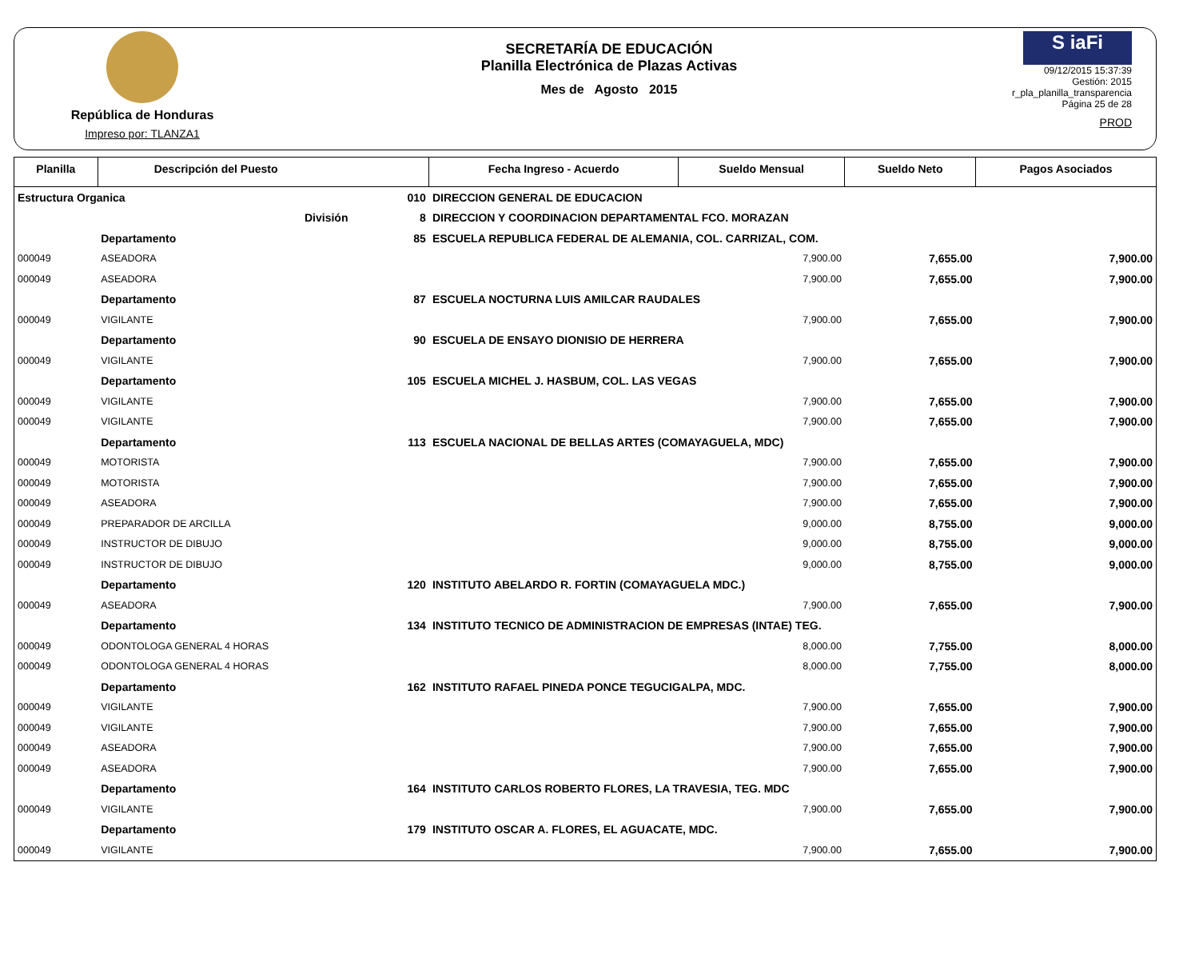República de Honduras
Impreso por: TLANZA1
SECRETARÍA DE EDUCACIÓN
Planilla Electrónica de Plazas Activas
Mes de Agosto 2015
S iaFi
09/12/2015 15:37:39
Gestión: 2015
r_pla_planilla_transparencia
Página 25 de 28
PROD
| Planilla | Descripción del Puesto | | | Fecha Ingreso - Acuerdo | Sueldo Mensual | Sueldo Neto | Pagos Asociados |
| --- | --- | --- | --- | --- | --- | --- | --- |
| Estructura Organica | | 010 | DIRECCION GENERAL DE EDUCACION | | | | |
| | División | 8 | DIRECCION Y COORDINACION DEPARTAMENTAL FCO. MORAZAN | | | | |
| | Departamento | 85 | ESCUELA REPUBLICA FEDERAL DE ALEMANIA, COL. CARRIZAL, COM. | | | | |
| 000049 | ASEADORA | | | | 7,900.00 | 7,655.00 | 7,900.00 |
| 000049 | ASEADORA | | | | 7,900.00 | 7,655.00 | 7,900.00 |
| | Departamento | 87 | ESCUELA NOCTURNA LUIS AMILCAR RAUDALES | | | | |
| 000049 | VIGILANTE | | | | 7,900.00 | 7,655.00 | 7,900.00 |
| | Departamento | 90 | ESCUELA DE ENSAYO DIONISIO DE HERRERA | | | | |
| 000049 | VIGILANTE | | | | 7,900.00 | 7,655.00 | 7,900.00 |
| | Departamento | 105 | ESCUELA MICHEL J. HASBUM, COL. LAS VEGAS | | | | |
| 000049 | VIGILANTE | | | | 7,900.00 | 7,655.00 | 7,900.00 |
| 000049 | VIGILANTE | | | | 7,900.00 | 7,655.00 | 7,900.00 |
| | Departamento | 113 | ESCUELA NACIONAL DE BELLAS ARTES (COMAYAGUELA, MDC) | | | | |
| 000049 | MOTORISTA | | | | 7,900.00 | 7,655.00 | 7,900.00 |
| 000049 | MOTORISTA | | | | 7,900.00 | 7,655.00 | 7,900.00 |
| 000049 | ASEADORA | | | | 7,900.00 | 7,655.00 | 7,900.00 |
| 000049 | PREPARADOR DE ARCILLA | | | | 9,000.00 | 8,755.00 | 9,000.00 |
| 000049 | INSTRUCTOR DE DIBUJO | | | | 9,000.00 | 8,755.00 | 9,000.00 |
| 000049 | INSTRUCTOR DE DIBUJO | | | | 9,000.00 | 8,755.00 | 9,000.00 |
| | Departamento | 120 | INSTITUTO ABELARDO R. FORTIN (COMAYAGUELA MDC.) | | | | |
| 000049 | ASEADORA | | | | 7,900.00 | 7,655.00 | 7,900.00 |
| | Departamento | 134 | INSTITUTO TECNICO DE ADMINISTRACION DE EMPRESAS (INTAE) TEG. | | | | |
| 000049 | ODONTOLOGA GENERAL 4 HORAS | | | | 8,000.00 | 7,755.00 | 8,000.00 |
| 000049 | ODONTOLOGA GENERAL 4 HORAS | | | | 8,000.00 | 7,755.00 | 8,000.00 |
| | Departamento | 162 | INSTITUTO RAFAEL PINEDA PONCE TEGUCIGALPA, MDC. | | | | |
| 000049 | VIGILANTE | | | | 7,900.00 | 7,655.00 | 7,900.00 |
| 000049 | VIGILANTE | | | | 7,900.00 | 7,655.00 | 7,900.00 |
| 000049 | ASEADORA | | | | 7,900.00 | 7,655.00 | 7,900.00 |
| 000049 | ASEADORA | | | | 7,900.00 | 7,655.00 | 7,900.00 |
| | Departamento | 164 | INSTITUTO CARLOS ROBERTO FLORES, LA TRAVESIA, TEG. MDC | | | | |
| 000049 | VIGILANTE | | | | 7,900.00 | 7,655.00 | 7,900.00 |
| | Departamento | 179 | INSTITUTO OSCAR A. FLORES, EL AGUACATE, MDC. | | | | |
| 000049 | VIGILANTE | | | | 7,900.00 | 7,655.00 | 7,900.00 |